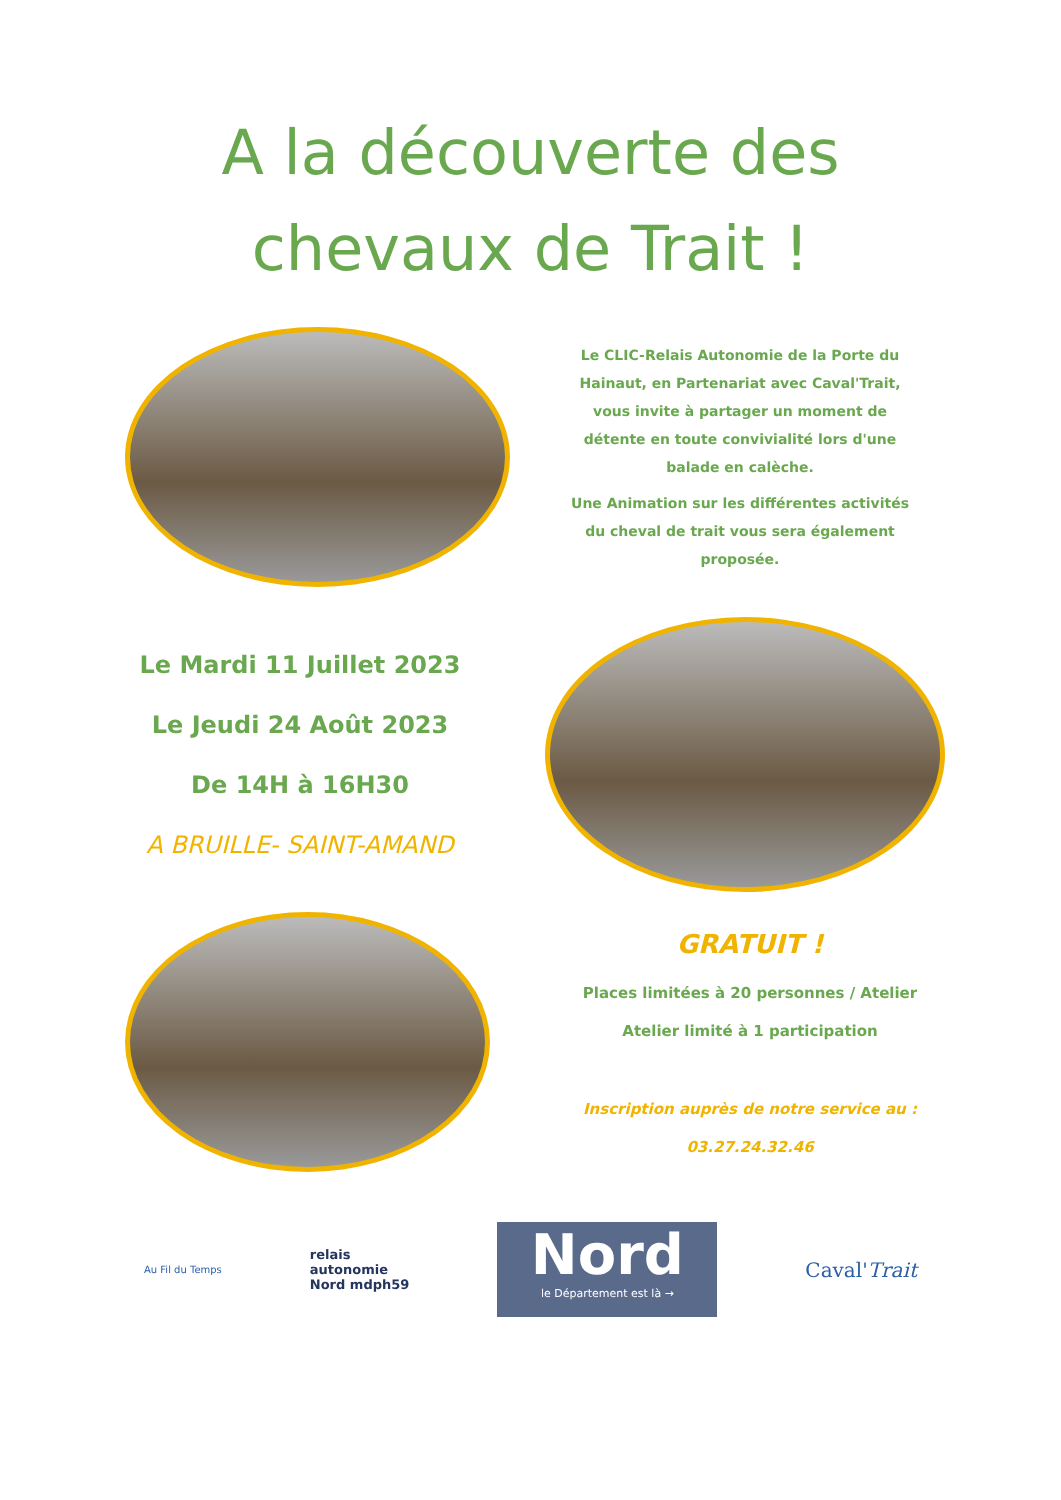A la découverte des
chevaux de Trait !
Le CLIC-Relais Autonomie de la Porte du Hainaut, en Partenariat avec Caval'Trait, vous invite à partager un moment de détente en toute convivialité lors d'une balade en calèche.
Une Animation sur les différentes activités du cheval de trait vous sera également proposée.
Le Mardi 11 Juillet 2023
Le Jeudi 24 Août 2023
De 14H à 16H30
A BRUILLE- SAINT-AMAND
GRATUIT !
Places limitées à 20 personnes / Atelier
Atelier limité à 1 participation
Inscription auprès de notre service au :
03.27.24.32.46
Au Fil du Temps
relais
autonomie
Nord mdph59
Nord
le Département est là →
Caval'Trait